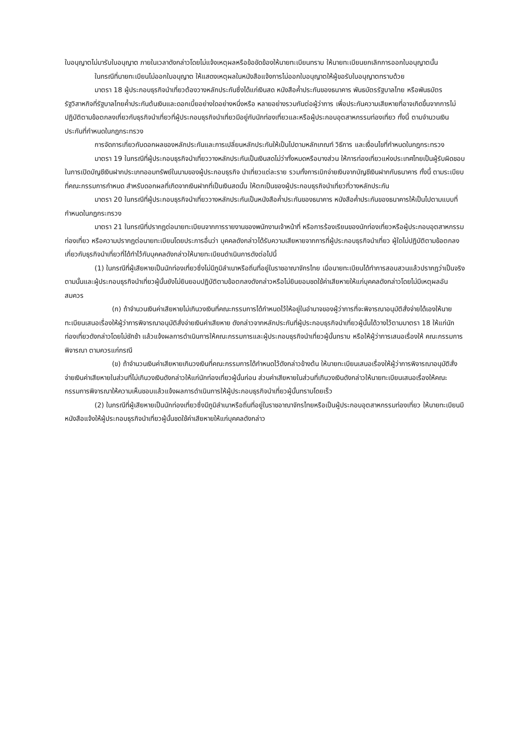ใบอนุญาตไม่มารับใบอนุญาต ภายในเวลาดังกล่าวโดยไม่แจ้งเหตุผลหรือข้อขัดข้องให้นายทะเบียนทราบ ให้นายทะเบียนยกเลิกการออกใบอนุญาตนั้น
ในกรณีที่นายทะเบียนไม่ออกใบอนุญาต ให้แสดงเหตุผลในหนังสือแจ้งการไม่ออกใบอนุญาตให้ผู้ขอรับใบอนุญาตทราบด้วย
มาตรา 18 ผู้ประกอบธุรกิจนำเที่ยวต้องวางหลักประกันซึ่งได้แก่เงินสด หนังสือค้ำประกันของธนาคาร พันธบัตรรัฐบาลไทย หรือพันธบัตรรัฐวิสาหกิจที่รัฐบาลไทยค้ำประกันต้นเงินและดอกเบี้ยอย่างใดอย่างหนึ่งหรือ หลายอย่างรวมกันต่อผู้ว่าการ เพื่อประกันความเสียหายที่อาจเกิดขึ้นจากการไม่ปฏิบัติตามข้อตกลงเกี่ยวกับธุรกิจนำเที่ยวที่ผู้ประกอบธุรกิจนำเที่ยวมีอยู่กับนักท่องเที่ยวและหรือผู้ประกอบอุตสาหกรรมท่องเที่ยว ทั้งนี้ ตามจำนวนเงินประกันที่กำหนดในกฎกระทรวง
การจัดการเกี่ยวกับดอกผลของหลักประกันและการเปลี่ยนหลักประกันให้เป็นไปตามหลักเกณฑ์ วิธีการ และเงื่อนไขที่กำหนดในกฎกระทรวง
มาตรา 19 ในกรณีที่ผู้ประกอบธุรกิจนำเที่ยววางหลักประกันเป็นเงินสดไม่ว่าทั้งหมดหรือบางส่วน ให้การท่องเที่ยวแห่งประเทศไทยเป็นผู้รับผิดชอบในการเปิดบัญชีเงินฝากประเภทออมทรัพย์ในนามของผู้ประกอบธุรกิจ นำเที่ยวแต่ละราย รวมทั้งการเบิกจ่ายเงินจากบัญชีเงินฝากกับธนาคาร ทั้งนี้ ตามระเบียบที่คณะกรรมการกำหนด สำหรับดอกผลที่เกิดจากเงินฝากที่เป็นเงินสดนั้น ให้ตกเป็นของผู้ประกอบธุรกิจนำเที่ยวที่วางหลักประกัน
มาตรา 20 ในกรณีที่ผู้ประกอบธุรกิจนำเที่ยววางหลักประกันเป็นหนังสือค้ำประกันของธนาคาร หนังสือค้ำประกันของธนาคารให้เป็นไปตามแบบที่กำหนดในกฎกระทรวง
มาตรา 21 ในกรณีที่ปรากฏต่อนายทะเบียนจากการรายงานของพนักงานเจ้าหน้าที่ หรือการร้องเรียนของนักท่องเที่ยวหรือผู้ประกอบอุตสาหกรรมท่องเที่ยว หรือความปรากฏต่อนายทะเบียนโดยประการอื่นว่า บุคคลดังกล่าวได้รับความเสียหายจากการที่ผู้ประกอบธุรกิจนำเที่ยว ผู้ใดไม่ปฏิบัติตามข้อตกลงเกี่ยวกับธุรกิจนำเที่ยวที่ได้ทำไว้กับบุคคลดังกล่าวให้นายทะเบียนดำเนินการดังต่อไปนี้
(1) ในกรณีที่ผู้เสียหายเป็นนักท่องเที่ยวซึ่งไม่มีภูมิลำเนาหรือถิ่นที่อยู่ในราชอาณาจักรไทย เมื่อนายทะเบียนได้ทำการสอบสวนแล้วปรากฏว่าเป็นจริงตามนั้นและผู้ประกอบธุรกิจนำเที่ยวผู้นั้นยังไม่ยินยอมปฏิบัติตามข้อตกลงดังกล่าวหรือไม่ยินยอมชดใช้ค่าเสียหายให้แก่บุคคลดังกล่าวโดยไม่มีเหตุผลอันสมควร
(ก) ถ้าจำนวนเงินค่าเสียหายไม่เกินวงเงินที่คณะกรรมการได้กำหนดไว้ให้อยู่ในอำนาจของผู้ว่าการที่จะพิจารณาอนุมัติสั่งจ่ายได้เองให้นายทะเบียนเสนอเรื่องให้ผู้ว่าการพิจารณาอนุมัติสั่งจ่ายเงินค่าเสียหาย ดังกล่าวจากหลักประกันที่ผู้ประกอบธุรกิจนำเที่ยวผู้นั้นได้วางไว้ตามมาตรา 18 ให้แก่นักท่องเที่ยวดังกล่าวโดยไม่ชักช้า แล้วแจ้งผลการดำเนินการให้คณะกรรมการและผู้ประกอบธุรกิจนำเที่ยวผู้นั้นทราบ หรือให้ผู้ว่าการเสนอเรื่องให้ คณะกรรมการพิจารณา ตามควรแก่กรณี
(ข) ถ้าจำนวนเงินค่าเสียหายเกินวงเงินที่คณะกรรมการได้กำหนดไว้ดังกล่าวข้างต้น ให้นายทะเบียนเสนอเรื่องให้ผู้ว่าการพิจารณาอนุมัติสั่งจ่ายเงินค่าเสียหายในส่วนที่ไม่เกินวงเงินดังกล่าวให้แก่นักท่องเที่ยวผู้นั้นก่อน ส่วนค่าเสียหายในส่วนที่เกินวงเงินดังกล่าวให้นายทะเบียนเสนอเรื่องให้คณะกรรมการพิจารณาให้ความเห็นชอบแล้วแจ้งผลการดำเนินการให้ผู้ประกอบธุรกิจนำเที่ยวผู้นั้นทราบโดยเร็ว
(2) ในกรณีที่ผู้เสียหายเป็นนักท่องเที่ยวซึ่งมีภูมิลำเนาหรือถิ่นที่อยู่ในราชอาณาจักรไทยหรือเป็นผู้ประกอบอุตสาหกรรมท่องเที่ยว ให้นายทะเบียนมีหนังสือแจ้งให้ผู้ประกอบธุรกิจนำเที่ยวผู้นั้นชดใช้ค่าเสียหายให้แก่บุคคลดังกล่าว